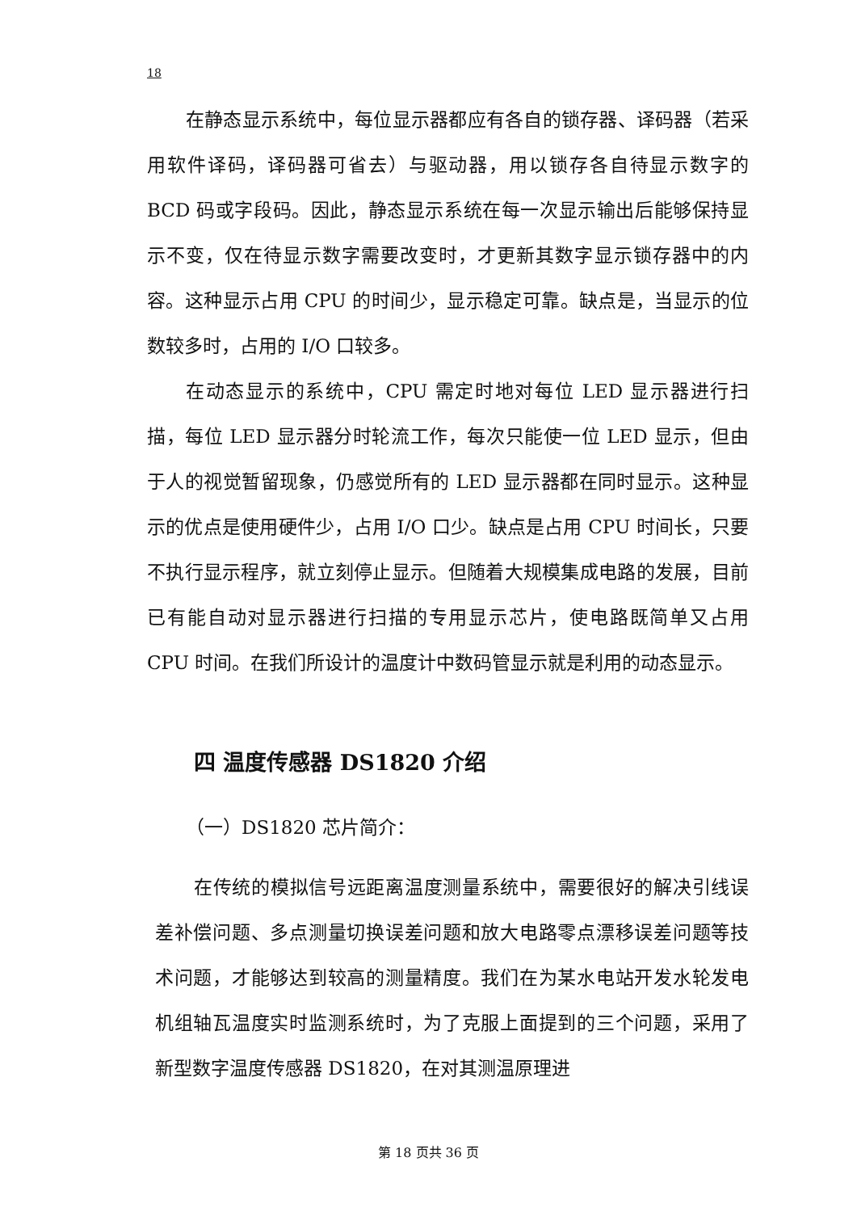18
在静态显示系统中，每位显示器都应有各自的锁存器、译码器（若采用软件译码，译码器可省去）与驱动器，用以锁存各自待显示数字的 BCD 码或字段码。因此，静态显示系统在每一次显示输出后能够保持显示不变，仅在待显示数字需要改变时，才更新其数字显示锁存器中的内容。这种显示占用 CPU 的时间少，显示稳定可靠。缺点是，当显示的位数较多时，占用的 I/O 口较多。
在动态显示的系统中，CPU 需定时地对每位 LED 显示器进行扫描，每位 LED 显示器分时轮流工作，每次只能使一位 LED 显示，但由于人的视觉暂留现象，仍感觉所有的 LED 显示器都在同时显示。这种显示的优点是使用硬件少，占用 I/O 口少。缺点是占用 CPU 时间长，只要不执行显示程序，就立刻停止显示。但随着大规模集成电路的发展，目前已有能自动对显示器进行扫描的专用显示芯片，使电路既简单又占用 CPU 时间。在我们所设计的温度计中数码管显示就是利用的动态显示。
四 温度传感器 DS1820 介绍
（一）DS1820 芯片简介：
在传统的模拟信号远距离温度测量系统中，需要很好的解决引线误差补偿问题、多点测量切换误差问题和放大电路零点漂移误差问题等技术问题，才能够达到较高的测量精度。我们在为某水电站开发水轮发电机组轴瓦温度实时监测系统时，为了克服上面提到的三个问题，采用了新型数字温度传感器 DS1820，在对其测温原理进
第 18 页共 36 页